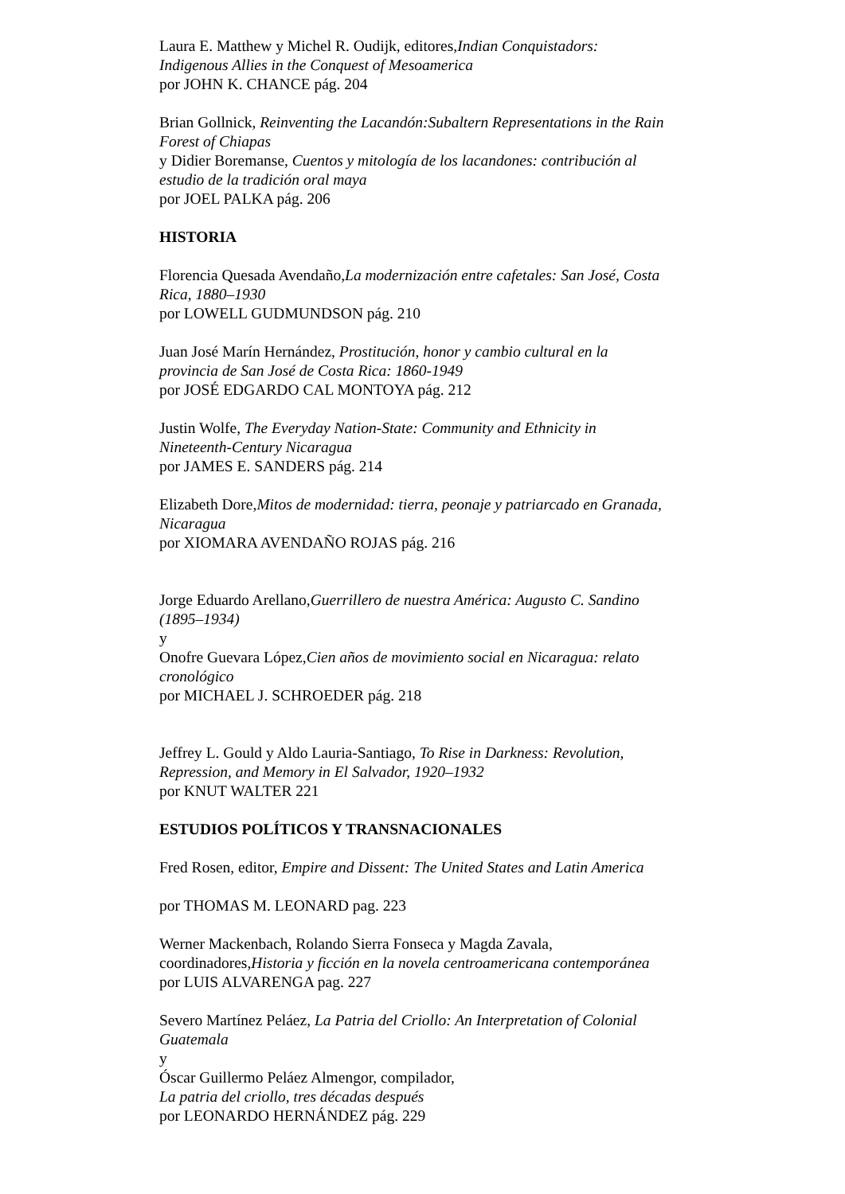Laura E. Matthew y Michel R. Oudijk, editores,Indian Conquistadors: Indigenous Allies in the Conquest of Mesoamerica
por JOHN K. CHANCE pág. 204
Brian Gollnick, Reinventing the Lacandón:Subaltern Representations in the Rain Forest of Chiapas
y Didier Boremanse, Cuentos y mitología de los lacandones: contribución al estudio de la tradición oral maya
por JOEL PALKA pág. 206
HISTORIA
Florencia Quesada Avendaño,La modernización entre cafetales: San José, Costa Rica, 1880–1930
por LOWELL GUDMUNDSON pág. 210
Juan José Marín Hernández, Prostitución, honor y cambio cultural en la provincia de San José de Costa Rica: 1860-1949
por JOSÉ EDGARDO CAL MONTOYA pág. 212
Justin Wolfe, The Everyday Nation-State: Community and Ethnicity in Nineteenth-Century Nicaragua
por JAMES E. SANDERS pág. 214
Elizabeth Dore,Mitos de modernidad: tierra, peonaje y patriarcado en Granada, Nicaragua
por XIOMARA AVENDAÑO ROJAS pág. 216
Jorge Eduardo Arellano,Guerrillero de nuestra América: Augusto C. Sandino (1895–1934)
y
Onofre Guevara López,Cien años de movimiento social en Nicaragua: relato cronológico
por MICHAEL J. SCHROEDER pág. 218
Jeffrey L. Gould y Aldo Lauria-Santiago, To Rise in Darkness: Revolution, Repression, and Memory in El Salvador, 1920–1932
por KNUT WALTER 221
ESTUDIOS POLÍTICOS Y TRANSNACIONALES
Fred Rosen, editor, Empire and Dissent: The United States and Latin America
por THOMAS M. LEONARD pag. 223
Werner Mackenbach, Rolando Sierra Fonseca y Magda Zavala, coordinadores,Historia y ficción en la novela centroamericana contemporánea
por LUIS ALVARENGA pag. 227
Severo Martínez Peláez, La Patria del Criollo: An Interpretation of Colonial Guatemala
y
Óscar Guillermo Peláez Almengor, compilador,
La patria del criollo, tres décadas después
por LEONARDO HERNÁNDEZ pág. 229